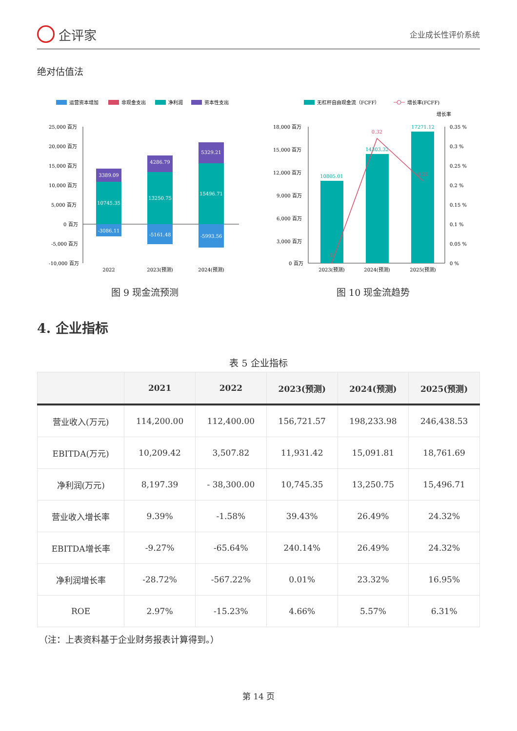企评家
企业成长性评价系统
绝对估值法
运营资本增加
非现金支出
净利润
资本性支出
25,000 百万
20,000 百万
15,000 百万
10,000 百万
5,000 百万
0 百万
-5,000 百万
-10,000 百万
3389.09
10745.35
-3086.11
4286.79
13250.75
-5161.48
5329.21
15496.71
-5993.56
2022
2023(预测)
2024(预测)
图 9 现金流预测
无杠杆自由现金流（FCFF）
增长率(FCFF)
增长率
18,000 百万
15,000 百万
12,000 百万
9,000 百万
6,000 百万
3,000 百万
0 百万
0.35 %
0.3 %
0.25 %
0.2 %
0.15 %
0.1 %
0.05 %
0 %
10805.01
14303.32
17271.12
0.32
0.21
0
2023(预测)
2024(预测)
2025(预测)
图 10 现金流趋势
4. 企业指标
表 5 企业指标
| | 2021 | 2022 | 2023(预测) | 2024(预测) | 2025(预测) |
| --- | --- | --- | --- | --- | --- |
| 营业收入(万元) | 114,200.00 | 112,400.00 | 156,721.57 | 198,233.98 | 246,438.53 |
| EBITDA(万元) | 10,209.42 | 3,507.82 | 11,931.42 | 15,091.81 | 18,761.69 |
| 净利润(万元) | 8,197.39 | - 38,300.00 | 10,745.35 | 13,250.75 | 15,496.71 |
| 营业收入增长率 | 9.39% | -1.58% | 39.43% | 26.49% | 24.32% |
| EBITDA增长率 | -9.27% | -65.64% | 240.14% | 26.49% | 24.32% |
| 净利润增长率 | -28.72% | -567.22% | 0.01% | 23.32% | 16.95% |
| ROE | 2.97% | -15.23% | 4.66% | 5.57% | 6.31% |
（注：上表资料基于企业财务报表计算得到。）
第 14 页